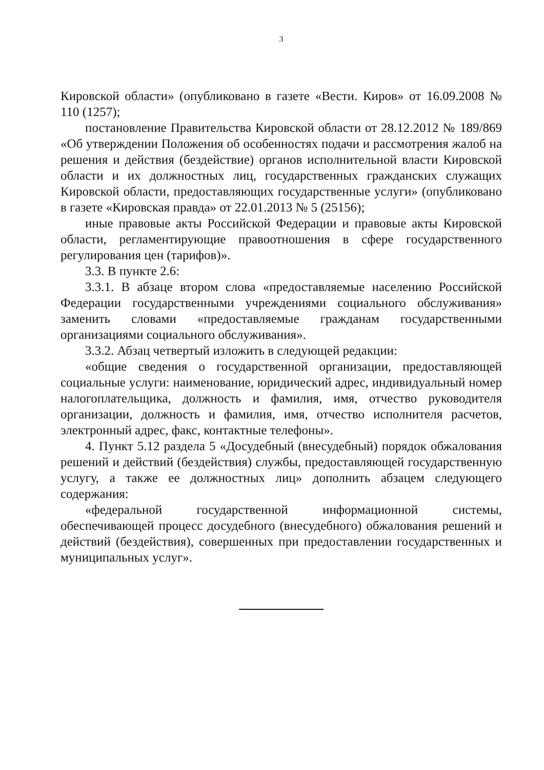3
Кировской области» (опубликовано в газете «Вести. Киров» от 16.09.2008 № 110 (1257);
постановление Правительства Кировской области от 28.12.2012 № 189/869 «Об утверждении Положения об особенностях подачи и рассмотрения жалоб на решения и действия (бездействие) органов исполнительной власти Кировской области и их должностных лиц, государственных гражданских служащих Кировской области, предоставляющих государственные услуги» (опубликовано в газете «Кировская правда» от 22.01.2013 № 5 (25156);
иные правовые акты Российской Федерации и правовые акты Кировской области, регламентирующие правоотношения в сфере государственного регулирования цен (тарифов)».
3.3. В пункте 2.6:
3.3.1. В абзаце втором слова «предоставляемые населению Российской Федерации государственными учреждениями социального обслуживания» заменить словами «предоставляемые гражданам государственными организациями социального обслуживания».
3.3.2. Абзац четвертый изложить в следующей редакции:
«общие сведения о государственной организации, предоставляющей социальные услуги: наименование, юридический адрес, индивидуальный номер налогоплательщика, должность и фамилия, имя, отчество руководителя организации, должность и фамилия, имя, отчество исполнителя расчетов, электронный адрес, факс, контактные телефоны».
4. Пункт 5.12 раздела 5 «Досудебный (внесудебный) порядок обжалования решений и действий (бездействия) службы, предоставляющей государственную услугу, а также ее должностных лиц» дополнить абзацем следующего содержания:
«федеральной государственной информационной системы, обеспечивающей процесс досудебного (внесудебного) обжалования решений и действий (бездействия), совершенных при предоставлении государственных и муниципальных услуг».